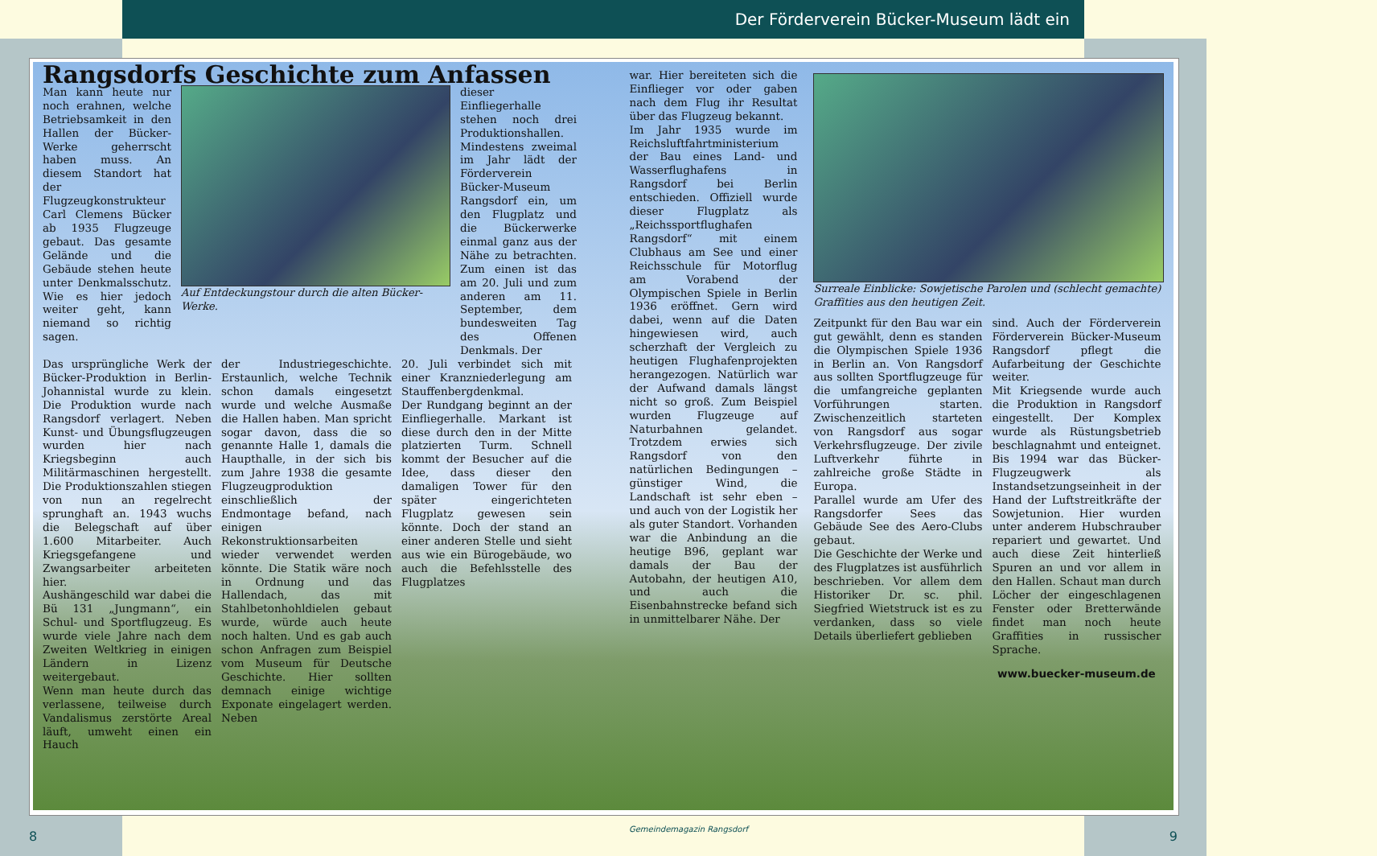Der Förderverein Bücker-Museum lädt ein
Rangsdorfs Geschichte zum Anfassen
Man kann heute nur noch erahnen, welche Betriebsamkeit in den Hallen der Bücker-Werke geherrscht haben muss. An diesem Standort hat der Flugzeugkonstrukteur Carl Clemens Bücker ab 1935 Flugzeuge gebaut. Das gesamte Gelände und die Gebäude stehen heute unter Denkmalsschutz. Wie es hier jedoch weiter geht, kann niemand so richtig sagen.
Auf Entdeckungstour durch die alten Bücker-Werke.
dieser Einfliegerhalle stehen noch drei Produktionshallen. Mindestens zweimal im Jahr lädt der Förderverein Bücker-Museum Rangsdorf ein, um den Flugplatz und die Bückerwerke einmal ganz aus der Nähe zu betrachten. Zum einen ist das am 20. Juli und zum anderen am 11. September, dem bundesweiten Tag des Offenen Denkmals. Der
Das ursprüngliche Werk der Bücker-Produktion in Berlin-Johannistal wurde zu klein. Die Produktion wurde nach Rangsdorf verlagert. Neben Kunst- und Übungsflugzeugen wurden hier nach Kriegsbeginn auch Militärmaschinen hergestellt. Die Produktionszahlen stiegen von nun an regelrecht sprunghaft an. 1943 wuchs die Belegschaft auf über 1.600 Mitarbeiter. Auch Kriegsgefangene und Zwangsarbeiter arbeiteten hier.
Aushängeschild war dabei die Bü 131 „Jungmann“, ein Schul- und Sportflugzeug. Es wurde viele Jahre nach dem Zweiten Weltkrieg in einigen Ländern in Lizenz weitergebaut.
Wenn man heute durch das verlassene, teilweise durch Vandalismus zerstörte Areal läuft, umweht einen ein Hauch
der Industriegeschichte. Erstaunlich, welche Technik schon damals eingesetzt wurde und welche Ausmaße die Hallen haben. Man spricht sogar davon, dass die so genannte Halle 1, damals die Haupthalle, in der sich bis zum Jahre 1938 die gesamte Flugzeugproduktion einschließlich der Endmontage befand, nach einigen Rekonstruktionsarbeiten wieder verwendet werden könnte. Die Statik wäre noch in Ordnung und das Hallendach, das mit Stahlbetonhohldielen gebaut wurde, würde auch heute noch halten. Und es gab auch schon Anfragen zum Beispiel vom Museum für Deutsche Geschichte. Hier sollten demnach einige wichtige Exponate eingelagert werden. Neben
20. Juli verbindet sich mit einer Kranzniederlegung am Stauffenbergdenkmal.
Der Rundgang beginnt an der Einfliegerhalle. Markant ist diese durch den in der Mitte platzierten Turm. Schnell kommt der Besucher auf die Idee, dass dieser den damaligen Tower für den später eingerichteten Flugplatz gewesen sein könnte. Doch der stand an einer anderen Stelle und sieht aus wie ein Bürogebäude, wo auch die Befehlsstelle des Flugplatzes
war. Hier bereiteten sich die Einflieger vor oder gaben nach dem Flug ihr Resultat über das Flugzeug bekannt.
Im Jahr 1935 wurde im Reichsluftfahrtministerium der Bau eines Land- und Wasserflughafens in Rangsdorf bei Berlin entschieden. Offiziell wurde dieser Flugplatz als „Reichssportflughafen Rangsdorf“ mit einem Clubhaus am See und einer Reichsschule für Motorflug am Vorabend der Olympischen Spiele in Berlin 1936 eröffnet. Gern wird dabei, wenn auf die Daten hingewiesen wird, auch scherzhaft der Vergleich zu heutigen Flughafenprojekten herangezogen. Natürlich war der Aufwand damals längst nicht so groß. Zum Beispiel wurden Flugzeuge auf Naturbahnen gelandet. Trotzdem erwies sich Rangsdorf von den natürlichen Bedingungen – günstiger Wind, die Landschaft ist sehr eben – und auch von der Logistik her als guter Standort. Vorhanden war die Anbindung an die heutige B96, geplant war damals der Bau der Autobahn, der heutigen A10, und auch die Eisenbahnstrecke befand sich in unmittelbarer Nähe. Der
Surreale Einblicke: Sowjetische Parolen und (schlecht gemachte) Graffities aus den heutigen Zeit.
Zeitpunkt für den Bau war ein gut gewählt, denn es standen die Olympischen Spiele 1936 in Berlin an. Von Rangsdorf aus sollten Sportflugzeuge für die umfangreiche geplanten Vorführungen starten. Zwischenzeitlich starteten von Rangsdorf aus sogar Verkehrsflugzeuge. Der zivile Luftverkehr führte in zahlreiche große Städte in Europa.
Parallel wurde am Ufer des Rangsdorfer Sees das Gebäude See des Aero-Clubs gebaut.
Die Geschichte der Werke und des Flugplatzes ist ausführlich beschrieben. Vor allem dem Historiker Dr. sc. phil. Siegfried Wietstruck ist es zu verdanken, dass so viele Details überliefert geblieben
sind. Auch der Förderverein Förderverein Bücker-Museum Rangsdorf pflegt die Aufarbeitung der Geschichte weiter.
Mit Kriegsende wurde auch die Produktion in Rangsdorf eingestellt. Der Komplex wurde als Rüstungsbetrieb beschlagnahmt und enteignet. Bis 1994 war das Bücker-Flugzeugwerk als Instandsetzungseinheit in der Hand der Luftstreitkräfte der Sowjetunion. Hier wurden unter anderem Hubschrauber repariert und gewartet. Und auch diese Zeit hinterließ Spuren an und vor allem in den Hallen. Schaut man durch Löcher der eingeschlagenen Fenster oder Bretterwände findet man noch heute Graffities in russischer Sprache.
www.buecker-museum.de
8
Gemeindemagazin Rangsdorf 9